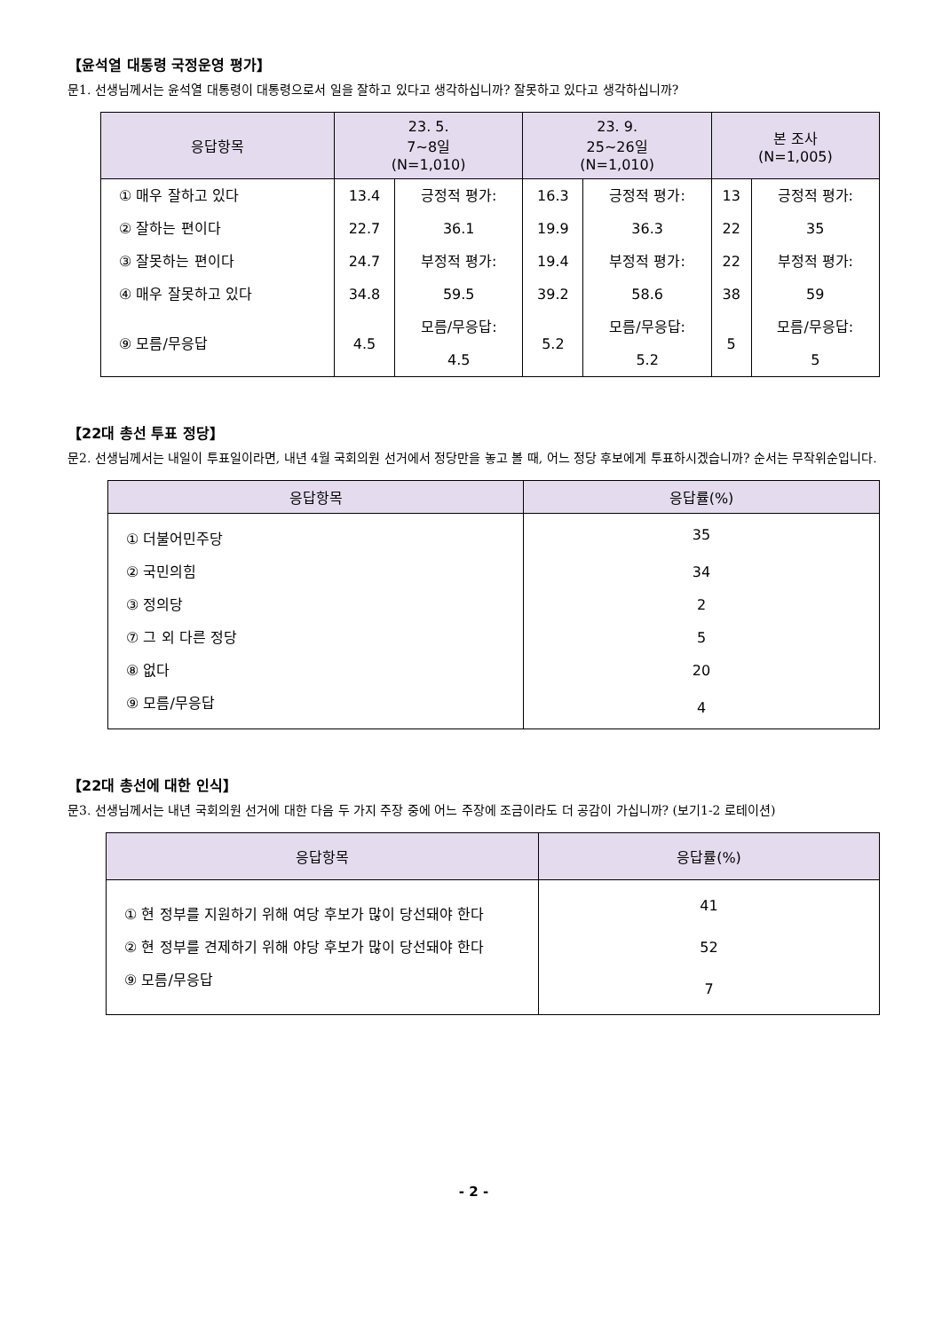【윤석열 대통령 국정운영 평가】
문1. 선생님께서는 윤석열 대통령이 대통령으로서 일을 잘하고 있다고 생각하십니까? 잘못하고 있다고 생각하십니까?
| 응답항목 | 23. 5. 7~8일 (N=1,010) | | 23. 9. 25~26일 (N=1,010) | | 본 조사 (N=1,005) | |
| --- | --- | --- | --- | --- | --- | --- |
| ① 매우 잘하고 있다 | 13.4 | 긍정적 평가: 36.1 | 16.3 | 긍정적 평가: 36.3 | 13 | 긍정적 평가: 35 |
| ② 잘하는 편이다 | 22.7 | | 19.9 | | 22 | |
| ③ 잘못하는 편이다 | 24.7 | 부정적 평가: 59.5 | 19.4 | 부정적 평가: 58.6 | 22 | 부정적 평가: 59 |
| ④ 매우 잘못하고 있다 | 34.8 | | 39.2 | | 38 | |
| ⑨ 모름/무응답 | 4.5 | 모름/무응답: 4.5 | 5.2 | 모름/무응답: 5.2 | 5 | 모름/무응답: 5 |
【22대 총선 투표 정당】
문2. 선생님께서는 내일이 투표일이라면, 내년 4월 국회의원 선거에서 정당만을 놓고 볼 때, 어느 정당 후보에게 투표하시겠습니까? 순서는 무작위순입니다.
| 응답항목 | 응답률(%) |
| --- | --- |
| ① 더불어민주당 | 35 |
| ② 국민의힘 | 34 |
| ③ 정의당 | 2 |
| ⑦ 그 외 다른 정당 | 5 |
| ⑧ 없다 | 20 |
| ⑨ 모름/무응답 | 4 |
【22대 총선에 대한 인식】
문3. 선생님께서는 내년 국회의원 선거에 대한 다음 두 가지 주장 중에 어느 주장에 조금이라도 더 공감이 가십니까? (보기1-2 로테이션)
| 응답항목 | 응답률(%) |
| --- | --- |
| ① 현 정부를 지원하기 위해 여당 후보가 많이 당선돼야 한다 | 41 |
| ② 현 정부를 견제하기 위해 야당 후보가 많이 당선돼야 한다 | 52 |
| ⑨ 모름/무응답 | 7 |
- 2 -